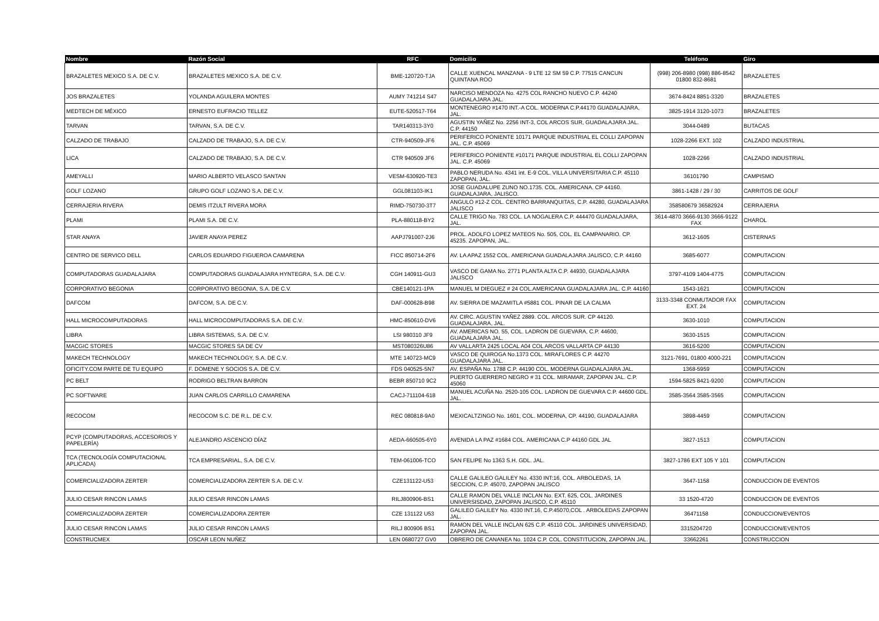| Nombre | Razón Social | RFC | Domicilio | Teléfono | Giro |
| --- | --- | --- | --- | --- | --- |
| BRAZALETES MEXICO S.A. DE C.V. | BRAZALETES MEXICO S.A. DE C.V. | BME-120720-TJA | CALLE XUENCAL MANZANA - 9 LTE 12 SM 59 C.P. 77515 CANCUN QUINTANA ROO | (998) 206-8980 (998) 886-8542 01800 832-8681 | BRAZALETES |
| JOS BRAZALETES | YOLANDA AGUILERA MONTES | AUMY 741214 S47 | NARCISO MENDOZA No. 4275 COL RANCHO NUEVO C.P. 44240 GUADALAJARA JAL. | 3674-8424 8851-3320 | BRAZALETES |
| MEDTECH DE MÉXICO | ERNESTO EUFRACIO TELLEZ | EUTE-520517-T64 | MONTENEGRO #1470 INT.-A COL. MODERNA C.P.44170 GUADALAJARA, JAL. | 3825-1914 3120-1073 | BRAZALETES |
| TARVAN | TARVAN, S.A. DE C.V. | TAR140313-3Y0 | AGUSTIN YAÑEZ No. 2256 INT-3, COL ARCOS SUR, GUADALAJARA JAL. C.P. 44150 | 3044-0489 | BUTACAS |
| CALZADO DE TRABAJO | CALZADO DE TRABAJO, S.A. DE C.V. | CTR-940509-JF6 | PERIFERICO PONIENTE 10171 PARQUE INDUSTRIAL EL COLLI ZAPOPAN JAL. C.P. 45069 | 1028-2266 EXT. 102 | CALZADO INDUSTRIAL |
| LICA | CALZADO DE TRABAJO, S.A. DE C.V. | CTR 940509 JF6 | PERIFERICO PONIENTE #10171 PARQUE INDUSTRIAL EL COLLI ZAPOPAN JAL. C.P. 45069 | 1028-2266 | CALZADO INDUSTRIAL |
| AMEYALLI | MARIO ALBERTO VELASCO SANTAN | VESM-630920-TE3 | PABLO NERUDA No. 4341 int. E-9 COL. VILLA UNIVERSITARIA C.P. 45110 ZAPOPAN, JAL. | 36101790 | CAMPISMO |
| GOLF LOZANO | GRUPO GOLF LOZANO S.A. DE C.V. | GGL081103-IK1 | JOSE GUADALUPE ZUNO NO.1735. COL. AMERICANA. CP 44160. GUADALAJARA, JALISCO. | 3861-1428 / 29 / 30 | CARRITOS DE GOLF |
| CERRAJERIA RIVERA | DEMIS ITZULT RIVERA MORA | RIMD-750730-3T7 | ANGULO #12-Z COL. CENTRO BARRANQUITAS, C.P. 44280, GUADALAJARA JALISCO | 358580679 36582924 | CERRAJERIA |
| PLAMI | PLAMI S.A. DE C.V. | PLA-880118-BY2 | CALLE TRIGO No. 783 COL. LA NOGALERA C.P. 444470 GUADALAJARA, JAL. | 3614-4870 3666-9130 3666-9122 FAX | CHAROL |
| STAR ANAYA | JAVIER ANAYA PEREZ | AAPJ791007-2J6 | PROL. ADOLFO LOPEZ MATEOS No. 505, COL. EL CAMPANARIO. CP. 45235. ZAPOPAN, JAL. | 3612-1605 | CISTERNAS |
| CENTRO DE SERVICO DELL | CARLOS EDUARDO FIGUEROA CAMARENA | FICC 850714-2F6 | AV. LA APAZ 1552 COL. AMERICANA GUADALAJARA JALISCO, C.P. 44160 | 3685-6077 | COMPUTACION |
| COMPUTADORAS GUADALAJARA | COMPUTADORAS GUADALAJARA HYNTEGRA, S.A. DE C.V. | CGH 140911-GU3 | VASCO DE GAMA No. 2771 PLANTA ALTA C.P. 44930, GUADALAJARA JALISCO | 3797-4109 1404-4775 | COMPUTACION |
| CORPORATIVO BEGONIA | CORPORATIVO BEGONIA, S.A. DE C.V. | CBE140121-1PA | MANUEL M DIEGUEZ # 24 COL.AMERICANA GUADALAJARA JAL. C.P. 44160 | 1543-1621 | COMPUTACION |
| DAFCOM | DAFCOM, S.A. DE C.V. | DAF-000628-B98 | AV. SIERRA DE MAZAMITLA #5881 COL. PINAR DE LA CALMA | 3133-3348 CONMUTADOR FAX EXT. 24 | COMPUTACION |
| HALL MICROCOMPUTADORAS | HALL MICROCOMPUTADORAS S.A. DE C.V. | HMC-850610-DV6 | AV. CIRC. AGUSTIN YAÑEZ 2889. COL. ARCOS SUR. CP 44120. GUADALAJARA, JAL. | 3630-1010 | COMPUTACION |
| LIBRA | LIBRA SISTEMAS, S.A. DE C.V. | LSI 980310 JF9 | AV. AMERICAS NO. 55, COL. LADRON DE GUEVARA, C.P. 44600, GUADALAJARA JAL. | 3630-1515 | COMPUTACION |
| MACGIC STORES | MACGIC STORES SA DE CV | MST080326U86 | AV VALLARTA 2425 LOCAL A04 COL ARCOS VALLARTA CP 44130 | 3616-5200 | COMPUTACION |
| MAKECH TECHNOLOGY | MAKECH TECHNOLOGY, S.A. DE C.V. | MTE 140723-MC9 | VASCO DE QUIROGA No.1373 COL. MIRAFLORES C.P. 44270 GUADALAJARA JAL. | 3121-7691, 01800 4000-221 | COMPUTACION |
| OFICITY.COM PARTE DE TU EQUIPO | F. DOMENE Y SOCIOS S.A. DE C.V. | FDS 040525-5N7 | AV. ESPAÑA No. 1788 C.P. 44190 COL. MODERNA GUADALAJARA JAL. | 1368-5959 | COMPUTACION |
| PC BELT | RODRIGO BELTRAN BARRON | BEBR 850710 9C2 | PUERTO GUERRERO NEGRO # 31 COL. MIRAMAR, ZAPOPAN JAL. C.P. 45060 | 1594-5825 8421-9200 | COMPUTACION |
| PC SOFTWARE | JUAN CARLOS CARRILLO CAMARENA | CACJ-711104-618 | MANUEL ACUÑA No. 2520-105 COL. LADRON DE GUEVARA C.P. 44600 GDL. JAL. | 3585-3564 3585-3565 | COMPUTACION |
| RECOCOM | RECOCOM S.C. DE R.L. DE C.V. | REC 080818-9A0 | MEXICALTZINGO No. 1601, COL. MODERNA, CP. 44190, GUADALAJARA | 3898-4459 | COMPUTACION |
| PCYP (COMPUTADORAS, ACCESORIOS Y PAPELERÍA) | ALEJANDRO ASCENCIO DÍAZ | AEDA-660505-6Y0 | AVENIDA LA PAZ #1684 COL. AMERICANA C.P 44160 GDL JAL | 3827-1513 | COMPUTACION |
| TCA (TECNOLOGÍA COMPUTACIONAL APLICADA) | TCA EMPRESARIAL, S.A. DE C.V. | TEM-061006-TCO | SAN FELIPE No 1363 S.H. GDL. JAL. | 3827-1786 EXT 105 Y 101 | COMPUTACION |
| COMERCIALIZADORA ZERTER | COMERCIALIZADORA ZERTER S.A. DE C.V. | CZE131122-U53 | CALLE GALILEO GALILEY No. 4330 INT:16, COL. ARBOLEDAS, 1A SECCION, C.P. 45070, ZAPOPAN JALISCO | 3647-1158 | CONDUCCION DE EVENTOS |
| JULIO CESAR RINCON LAMAS | JULIO CESAR RINCON LAMAS | RILJ800906-BS1 | CALLE RAMON DEL VALLE INCLAN No. EXT. 625, COL. JARDINES UNIVERSISDAD, ZAPOPAN JALISCO, C.P. 45110 | 33 1520-4720 | CONDUCCION DE EVENTOS |
| COMERCIALIZADORA ZERTER | COMERCIALIZADORA ZERTER | CZE 131122 U53 | GALILEO GALILEY No. 4330 INT.16, C.P.45070,COL . ARBOLEDAS ZAPOPAN JAL. | 36471158 | CONDUCCION/EVENTOS |
| JULIO CESAR RINCON LAMAS | JULIO CESAR RINCON LAMAS | RILJ 800906 BS1 | RAMON DEL VALLE INCLAN 625 C.P. 45110 COL. JARDINES UNIVERSIDAD, ZAPOPAN JAL. | 3315204720 | CONDUCCION/EVENTOS |
| CONSTRUCMEX | OSCAR LEON NUÑEZ | LEN 0680727 GV0 | OBRERO DE CANANEA No. 1024 C.P. COL. CONSTITUCION, ZAPOPAN JAL. | 33662261 | CONSTRUCCION |